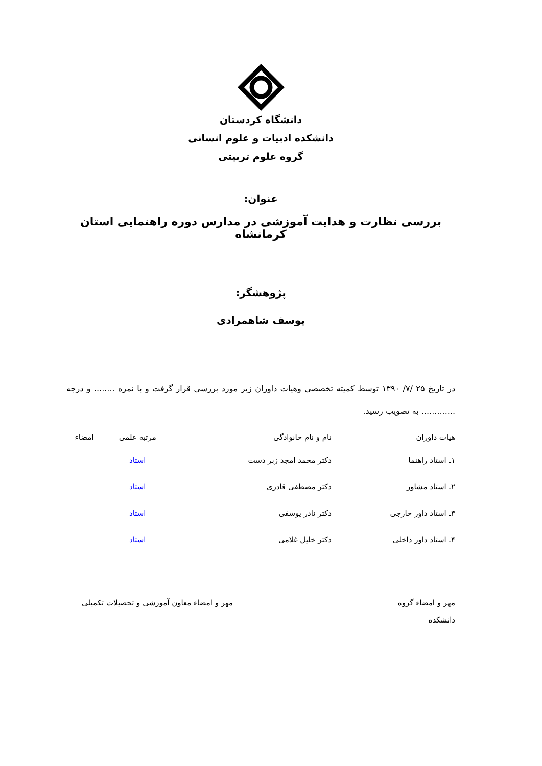دانشگاه کردستان
دانشکده ادبیات و علوم انسانی
گروه علوم تربیتی
عنوان:
بررسی نظارت و هدایت آموزشی در مدارس دوره راهنمایی استان کرمانشاه
پژوهشگر:
یوسف شاهمرادی
در تاریخ ۲۵ /۷/ ۱۳۹۰ توسط کمیته تخصصی وهیات داوران زیر مورد بررسی قرار گرفت و با نمره ........ و درجه ............. به تصویب رسید.
| هیات داوران | نام و نام خانوادگی | مرتبه علمی | امضاء |
| --- | --- | --- | --- |
| ۱ـ استاد راهنما | دکتر محمد امجد زبر دست | استاد | |
| ۲ـ استاد مشاور | دکتر مصطفی قادری | استاد | |
| ۳ـ استاد داور خارجی | دکتر نادر یوسفی | استاد | |
| ۴ـ استاد داور داخلی | دکتر خلیل غلامی | استاد | |
مهر و امضاء گروه
دانشکده
مهر و امضاء معاون آموزشی و تحصیلات تکمیلی